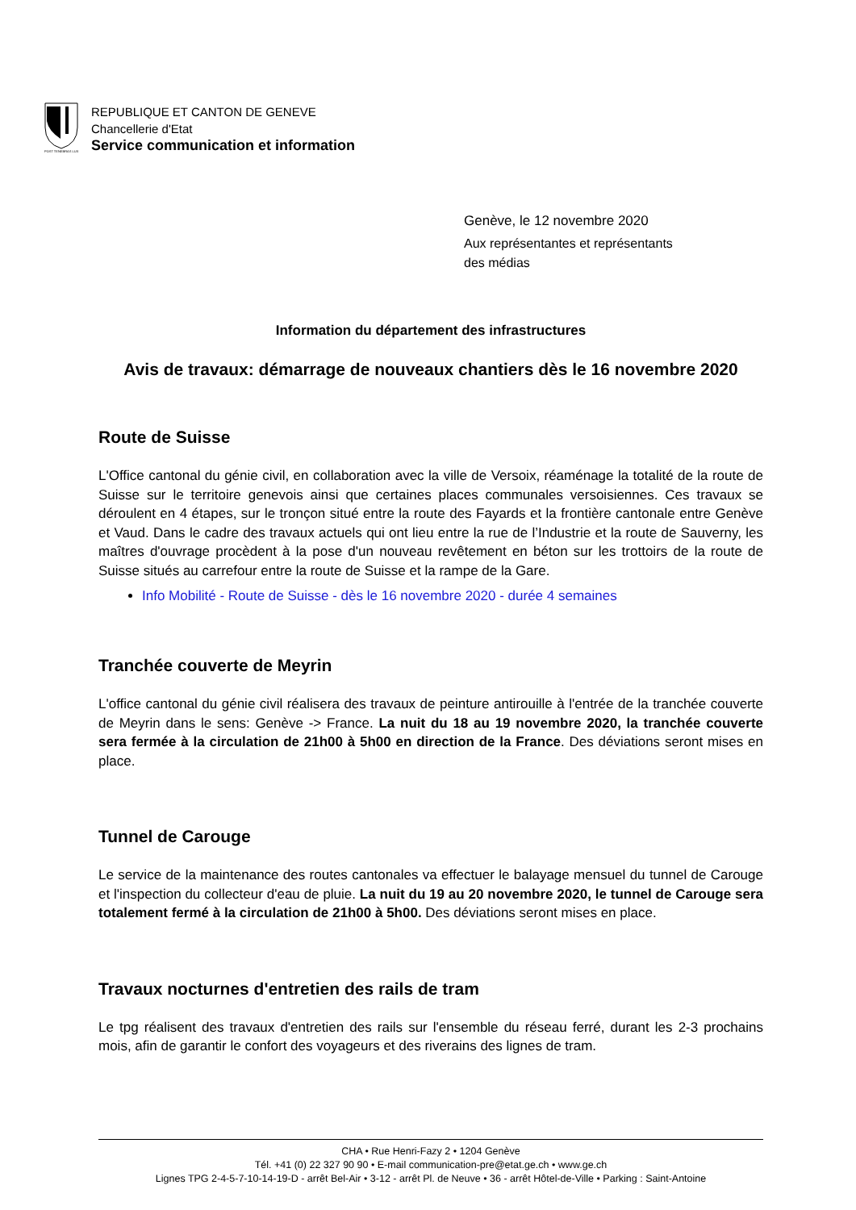POST TENEBRAS LUX
REPUBLIQUE ET CANTON DE GENEVE
Chancellerie d'Etat
Service communication et information
Genève, le 12 novembre 2020
Aux représentantes et représentants
des médias
Information du département des infrastructures
Avis de travaux: démarrage de nouveaux chantiers dès le 16 novembre 2020
Route de Suisse
L'Office cantonal du génie civil, en collaboration avec la ville de Versoix, réaménage la totalité de la route de Suisse sur le territoire genevois ainsi que certaines places communales versoisiennes. Ces travaux se déroulent en 4 étapes, sur le tronçon situé entre la route des Fayards et la frontière cantonale entre Genève et Vaud. Dans le cadre des travaux actuels qui ont lieu entre la rue de l’Industrie et la route de Sauverny, les maîtres d'ouvrage procèdent à la pose d'un nouveau revêtement en béton sur les trottoirs de la route de Suisse situés au carrefour entre la route de Suisse et la rampe de la Gare.
Info Mobilité - Route de Suisse - dès le 16 novembre 2020 - durée 4 semaines
Tranchée couverte de Meyrin
L'office cantonal du génie civil réalisera des travaux de peinture antirouille à l'entrée de la tranchée couverte de Meyrin dans le sens: Genève -> France. La nuit du 18 au 19 novembre 2020, la tranchée couverte sera fermée à la circulation de 21h00 à 5h00 en direction de la France. Des déviations seront mises en place.
Tunnel de Carouge
Le service de la maintenance des routes cantonales va effectuer le balayage mensuel du tunnel de Carouge et l'inspection du collecteur d'eau de pluie. La nuit du 19 au 20 novembre 2020, le tunnel de Carouge sera totalement fermé à la circulation de 21h00 à 5h00. Des déviations seront mises en place.
Travaux nocturnes d'entretien des rails de tram
Le tpg réalisent des travaux d'entretien des rails sur l'ensemble du réseau ferré, durant les 2-3 prochains mois, afin de garantir le confort des voyageurs et des riverains des lignes de tram.
CHA • Rue Henri-Fazy 2 • 1204 Genève
Tél. +41 (0) 22 327 90 90 • E-mail communication-pre@etat.ge.ch • www.ge.ch
Lignes TPG 2-4-5-7-10-14-19-D - arrêt Bel-Air • 3-12 - arrêt Pl. de Neuve • 36 - arrêt Hôtel-de-Ville • Parking : Saint-Antoine